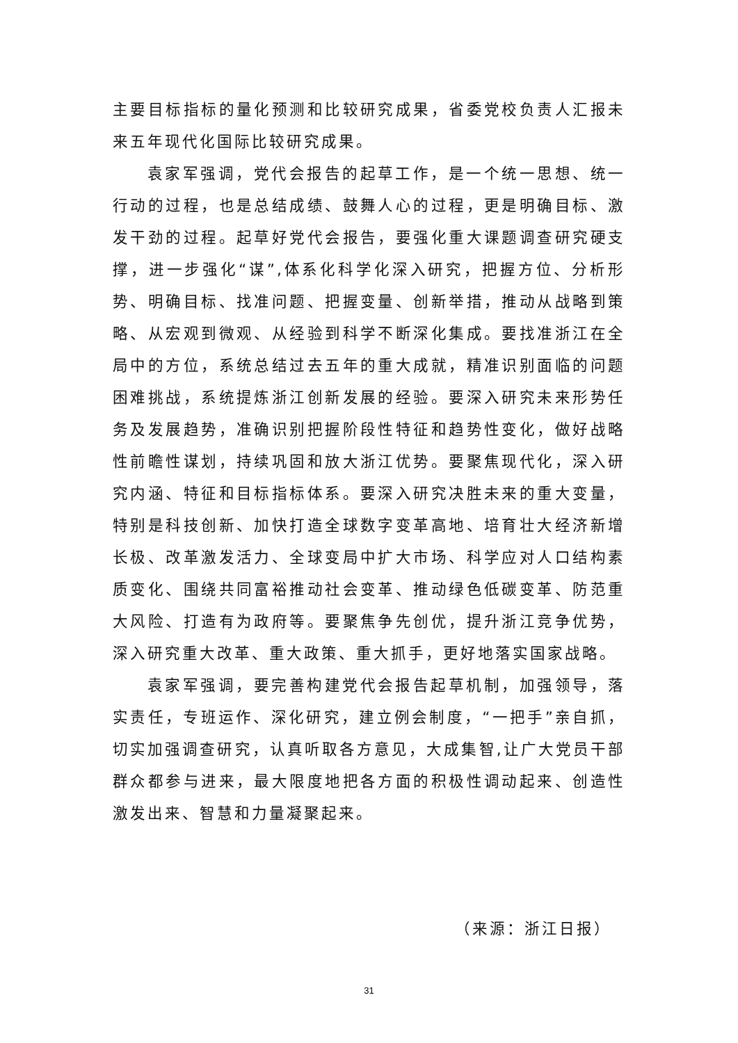主要目标指标的量化预测和比较研究成果，省委党校负责人汇报未来五年现代化国际比较研究成果。
袁家军强调，党代会报告的起草工作，是一个统一思想、统一行动的过程，也是总结成绩、鼓舞人心的过程，更是明确目标、激发干劲的过程。起草好党代会报告，要强化重大课题调查研究硬支撑，进一步强化“谋”,体系化科学化深入研究，把握方位、分析形势、明确目标、找准问题、把握变量、创新举措，推动从战略到策略、从宏观到微观、从经验到科学不断深化集成。要找准浙江在全局中的方位，系统总结过去五年的重大成就，精准识别面临的问题困难挑战，系统提炼浙江创新发展的经验。要深入研究未来形势任务及发展趋势，准确识别把握阶段性特征和趋势性变化，做好战略性前瞻性谋划，持续巩固和放大浙江优势。要聚焦现代化，深入研究内涵、特征和目标指标体系。要深入研究决胜未来的重大变量，特别是科技创新、加快打造全球数字变革高地、培育壮大经济新增长极、改革激发活力、全球变局中扩大市场、科学应对人口结构素质变化、围绕共同富裕推动社会变革、推动绿色低碳变革、防范重大风险、打造有为政府等。要聚焦争先创优，提升浙江竞争优势，深入研究重大改革、重大政策、重大抓手，更好地落实国家战略。
袁家军强调，要完善构建党代会报告起草机制，加强领导，落实责任，专班运作、深化研究，建立例会制度，“一把手”亲自抓，切实加强调查研究，认真听取各方意见，大成集智,让广大党员干部群众都参与进来，最大限度地把各方面的积极性调动起来、创造性激发出来、智慧和力量凝聚起来。
（来源：浙江日报）
31